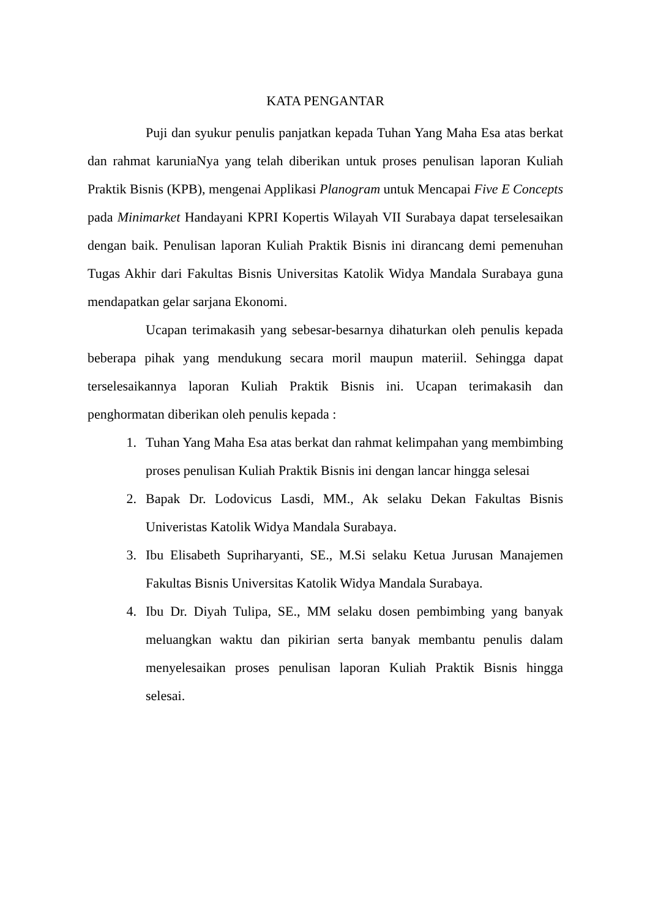KATA PENGANTAR
Puji dan syukur penulis panjatkan kepada Tuhan Yang Maha Esa atas berkat dan rahmat karuniaNya yang telah diberikan untuk proses penulisan laporan Kuliah Praktik Bisnis (KPB), mengenai Applikasi Planogram untuk Mencapai Five E Concepts pada Minimarket Handayani KPRI Kopertis Wilayah VII Surabaya dapat terselesaikan dengan baik. Penulisan laporan Kuliah Praktik Bisnis ini dirancang demi pemenuhan Tugas Akhir dari Fakultas Bisnis Universitas Katolik Widya Mandala Surabaya guna mendapatkan gelar sarjana Ekonomi.
Ucapan terimakasih yang sebesar-besarnya dihaturkan oleh penulis kepada beberapa pihak yang mendukung secara moril maupun materiil. Sehingga dapat terselesaikannya laporan Kuliah Praktik Bisnis ini. Ucapan terimakasih dan penghormatan diberikan oleh penulis kepada :
1. Tuhan Yang Maha Esa atas berkat dan rahmat kelimpahan yang membimbing proses penulisan Kuliah Praktik Bisnis ini dengan lancar hingga selesai
2. Bapak Dr. Lodovicus Lasdi, MM., Ak selaku Dekan Fakultas Bisnis Univeristas Katolik Widya Mandala Surabaya.
3. Ibu Elisabeth Supriharyanti, SE., M.Si selaku Ketua Jurusan Manajemen Fakultas Bisnis Universitas Katolik Widya Mandala Surabaya.
4. Ibu Dr. Diyah Tulipa, SE., MM selaku dosen pembimbing yang banyak meluangkan waktu dan pikirian serta banyak membantu penulis dalam menyelesaikan proses penulisan laporan Kuliah Praktik Bisnis hingga selesai.